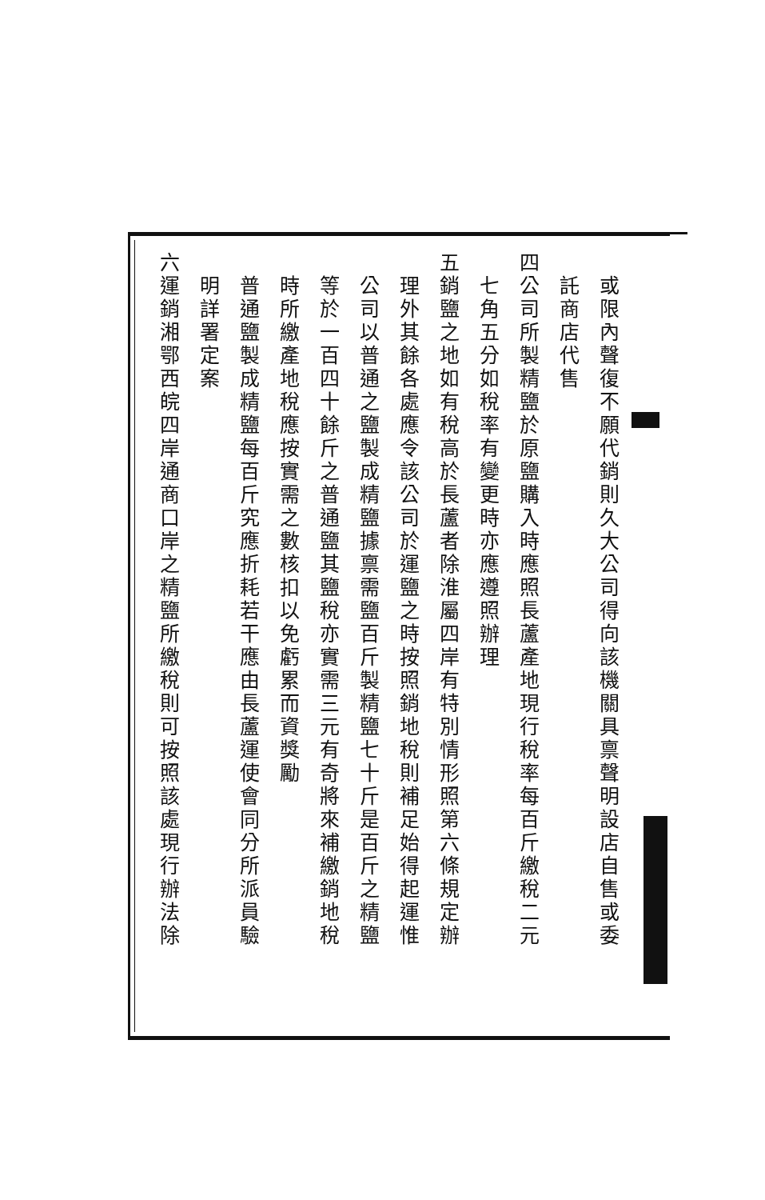或限內聲復不願代銷則久大公司得向該機關具禀聲明設店自售或委
託商店代售
四公司所製精鹽於原鹽購入時應照長蘆產地現行稅率每百斤繳稅二元
七角五分如稅率有變更時亦應遵照辦理
五銷鹽之地如有稅高於長蘆者除淮屬四岸有特別情形照第六條規定辦
理外其餘各處應令該公司於運鹽之時按照銷地稅則補足始得起運惟
公司以普通之鹽製成精鹽據禀需鹽百斤製精鹽七十斤是百斤之精鹽
等於一百四十餘斤之普通鹽其鹽稅亦實需三元有奇將來補繳銷地稅
時所繳產地稅應按實需之數核扣以免虧累而資獎勵
普通鹽製成精鹽每百斤究應折耗若干應由長蘆運使會同分所派員驗
明詳署定案
六運銷湘鄂西皖四岸通商口岸之精鹽所繳稅則可按照該處現行辦法除